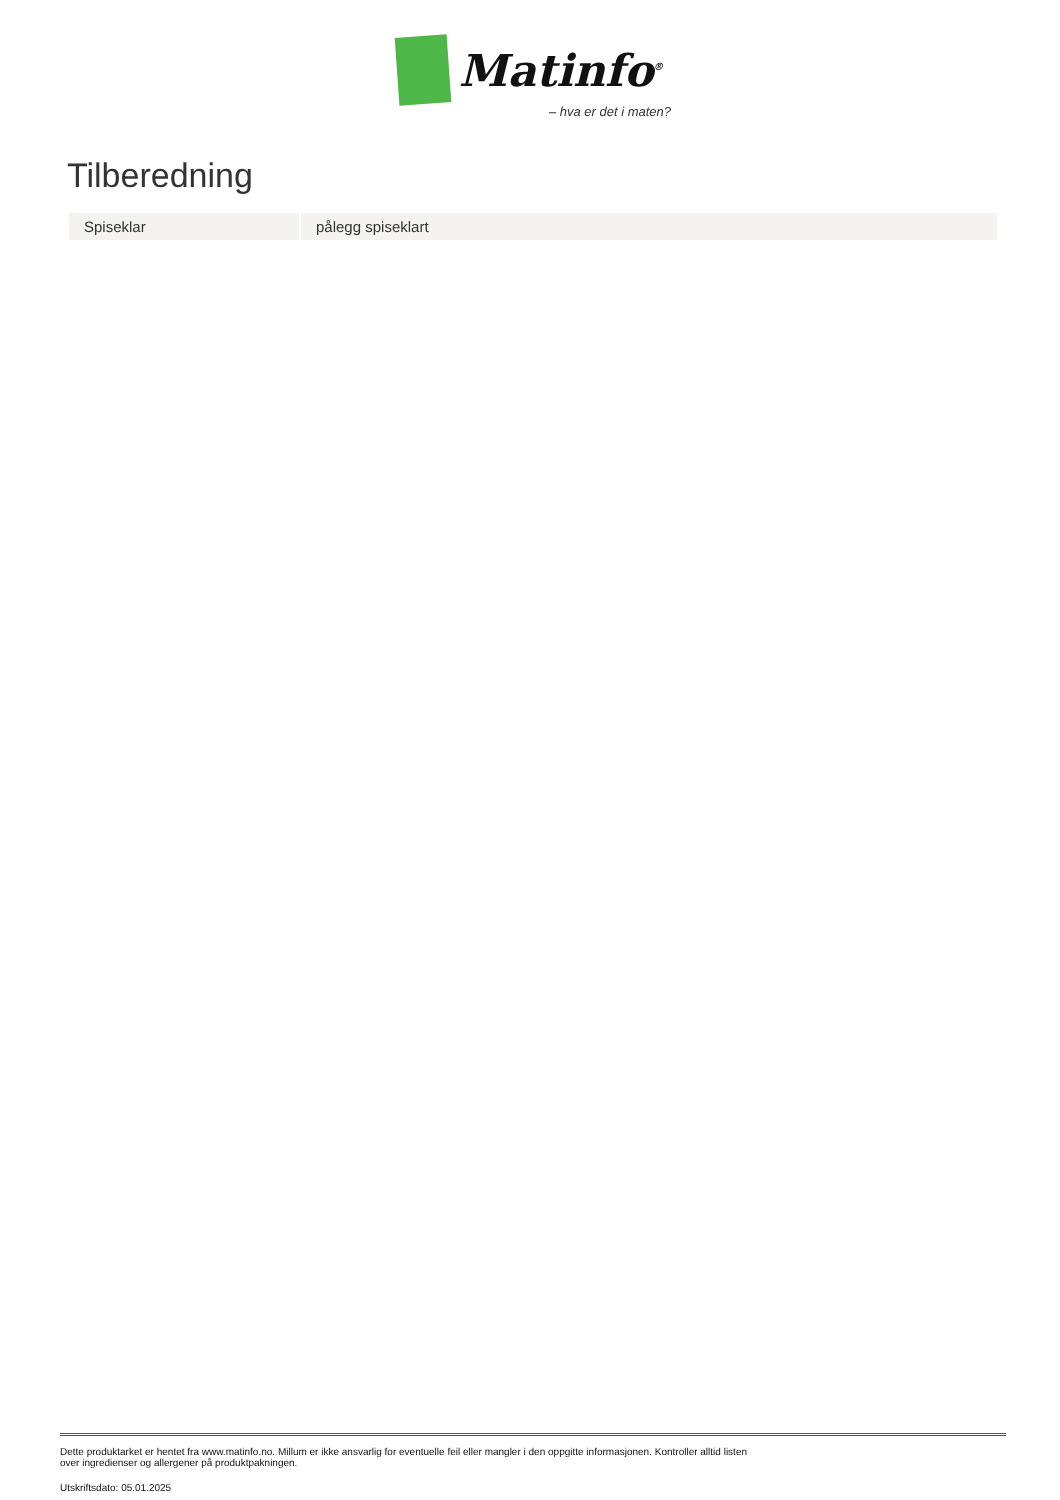Matinfo<sup>®</sup>
– hva er det i maten?
Tilberedning
| Spiseklar | pålegg spiseklart |
Dette produktarket er hentet fra www.matinfo.no. Millum er ikke ansvarlig for eventuelle feil eller mangler i den oppgitte informasjonen. Kontroller alltid listen
over ingredienser og allergener på produktpakningen.
Utskriftsdato: 05.01.2025